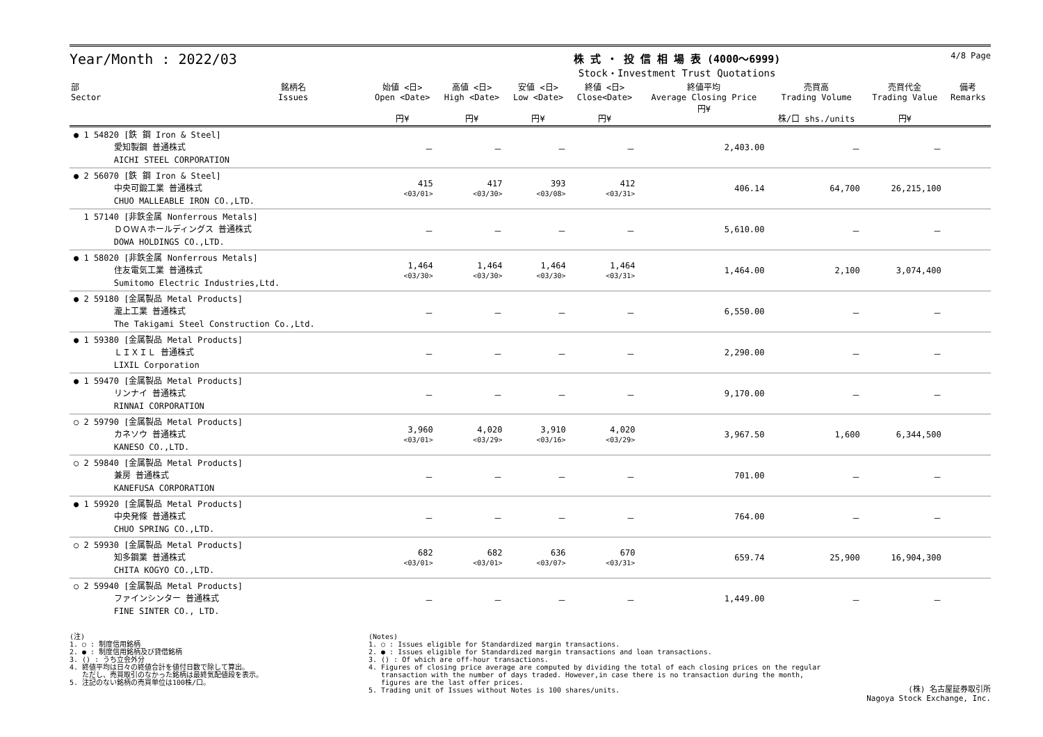Year/Month : 2022/03
株 式 ・ 投 信 相 場 表 (4000～6999)
Stock・Investment Trust Quotations
4/8 Page
| 部 Sector | 銘柄名 Issues | 始値 <日> Open <Date> 円¥ | 高値 <日> High <Date> 円¥ | 安値 <日> Low <Date> 円¥ | 終値 <日> Close<Date> 円¥ | 終値平均 Average Closing Price 円¥ | 売買高 Trading Volume 株/口 shs./units | 売買代金 Trading Value 円¥ | 備考 Remarks |
| --- | --- | --- | --- | --- | --- | --- | --- | --- | --- |
| ● 1 54820 [鉄 鋼 Iron & Steel] 愛知製鋼 普通株式 AICHI STEEL CORPORATION | | － | － | － | － | 2,403.00 | － | － | |
| ● 2 56070 [鉄 鋼 Iron & Steel] 中央可鍛工業 普通株式 CHUO MALLEABLE IRON CO.,LTD. | | 415 <03/01> | 417 <03/30> | 393 <03/08> | 412 <03/31> | 406.14 | 64,700 | 26,215,100 | |
| 1 57140 [非鉄金属 Nonferrous Metals] ＤＯＷＡホールディングス 普通株式 DOWA HOLDINGS CO.,LTD. | | － | － | － | － | 5,610.00 | － | － | |
| ● 1 58020 [非鉄金属 Nonferrous Metals] 住友電気工業 普通株式 Sumitomo Electric Industries,Ltd. | | 1,464 <03/30> | 1,464 <03/30> | 1,464 <03/30> | 1,464 <03/31> | 1,464.00 | 2,100 | 3,074,400 | |
| ● 2 59180 [金属製品 Metal Products] 瀧上工業 普通株式 The Takigami Steel Construction Co.,Ltd. | | － | － | － | － | 6,550.00 | － | － | |
| ● 1 59380 [金属製品 Metal Products] ＬＩＸＩＬ 普通株式 LIXIL Corporation | | － | － | － | － | 2,290.00 | － | － | |
| ● 1 59470 [金属製品 Metal Products] リンナイ 普通株式 RINNAI CORPORATION | | － | － | － | － | 9,170.00 | － | － | |
| ○ 2 59790 [金属製品 Metal Products] カネソウ 普通株式 KANESO CO.,LTD. | | 3,960 <03/01> | 4,020 <03/29> | 3,910 <03/16> | 4,020 <03/29> | 3,967.50 | 1,600 | 6,344,500 | |
| ○ 2 59840 [金属製品 Metal Products] 兼房 普通株式 KANEFUSA CORPORATION | | － | － | － | － | 701.00 | － | － | |
| ● 1 59920 [金属製品 Metal Products] 中央発條 普通株式 CHUO SPRING CO.,LTD. | | － | － | － | － | 764.00 | － | － | |
| ○ 2 59930 [金属製品 Metal Products] 知多鋼業 普通株式 CHITA KOGYO CO.,LTD. | | 682 <03/01> | 682 <03/01> | 636 <03/07> | 670 <03/31> | 659.74 | 25,900 | 16,904,300 | |
| ○ 2 59940 [金属製品 Metal Products] ファインシンター 普通株式 FINE SINTER CO., LTD. | | － | － | － | － | 1,449.00 | － | － | |
(注) 1. ○ : 制度信用銘柄 2. ● : 制度信用銘柄及び貸借銘柄 3. () : うち立会外分 4. 終値平均は日々の終値合計を値付日数で除して算出。 ただし、売買取引のなかった銘柄は最終気配値段を表示。 5. 注記のない銘柄の売買単位は100株/口。
(Notes) 1. ○ : Issues eligible for Standardized margin transactions. 2. ● : Issues eligible for Standardized margin transactions and loan transactions. 3. () : Of which are off-hour transactions. 4. Figures of closing price average are computed by dividing the total of each closing prices on the regular transaction with the number of days traded. However,in case there is no transaction during the month, figures are the last offer prices. 5. Trading unit of Issues without Notes is 100 shares/units.
(株) 名古屋証券取引所
Nagoya Stock Exchange, Inc.